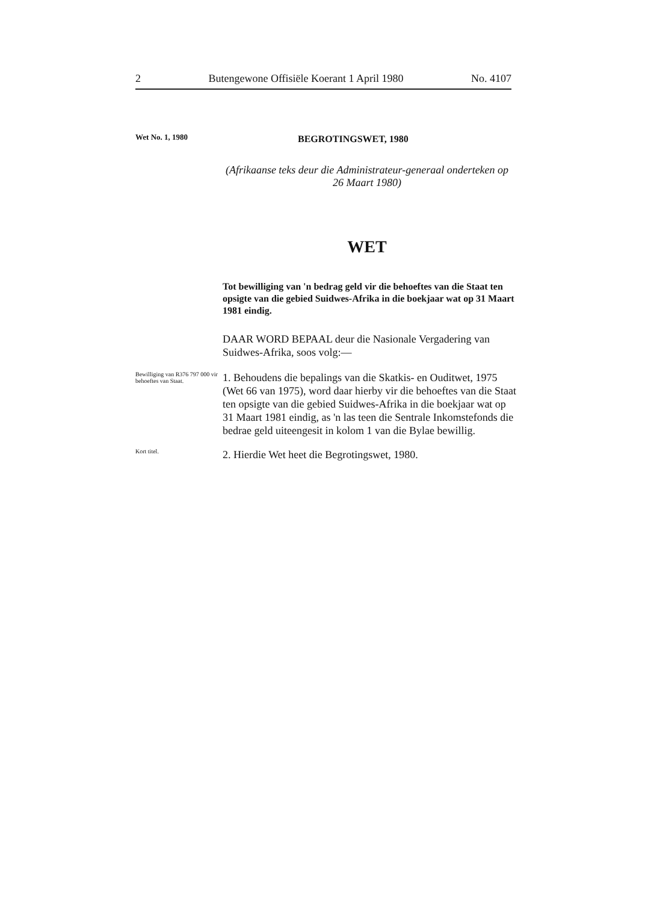2 Butengewone Offisiële Koerant 1 April 1980 No. 4107
Wet No. 1, 1980
BEGROTINGSWET, 1980
(Afrikaanse teks deur die Administrateur-generaal onderteken op 26 Maart 1980)
WET
Tot bewilliging van 'n bedrag geld vir die behoeftes van die Staat ten opsigte van die gebied Suidwes-Afrika in die boekjaar wat op 31 Maart 1981 eindig.
DAAR WORD BEPAAL deur die Nasionale Vergadering van Suidwes-Afrika, soos volg:—
Bewilliging van R376 797 000 vir behoeftes van Staat.
1. Behoudens die bepalings van die Skatkis- en Ouditwet, 1975 (Wet 66 van 1975), word daar hierby vir die behoeftes van die Staat ten opsigte van die gebied Suidwes-Afrika in die boekjaar wat op 31 Maart 1981 eindig, as 'n las teen die Sentrale Inkomstefonds die bedrae geld uiteengesit in kolom 1 van die Bylae bewillig.
Kort titel.
2. Hierdie Wet heet die Begrotingswet, 1980.